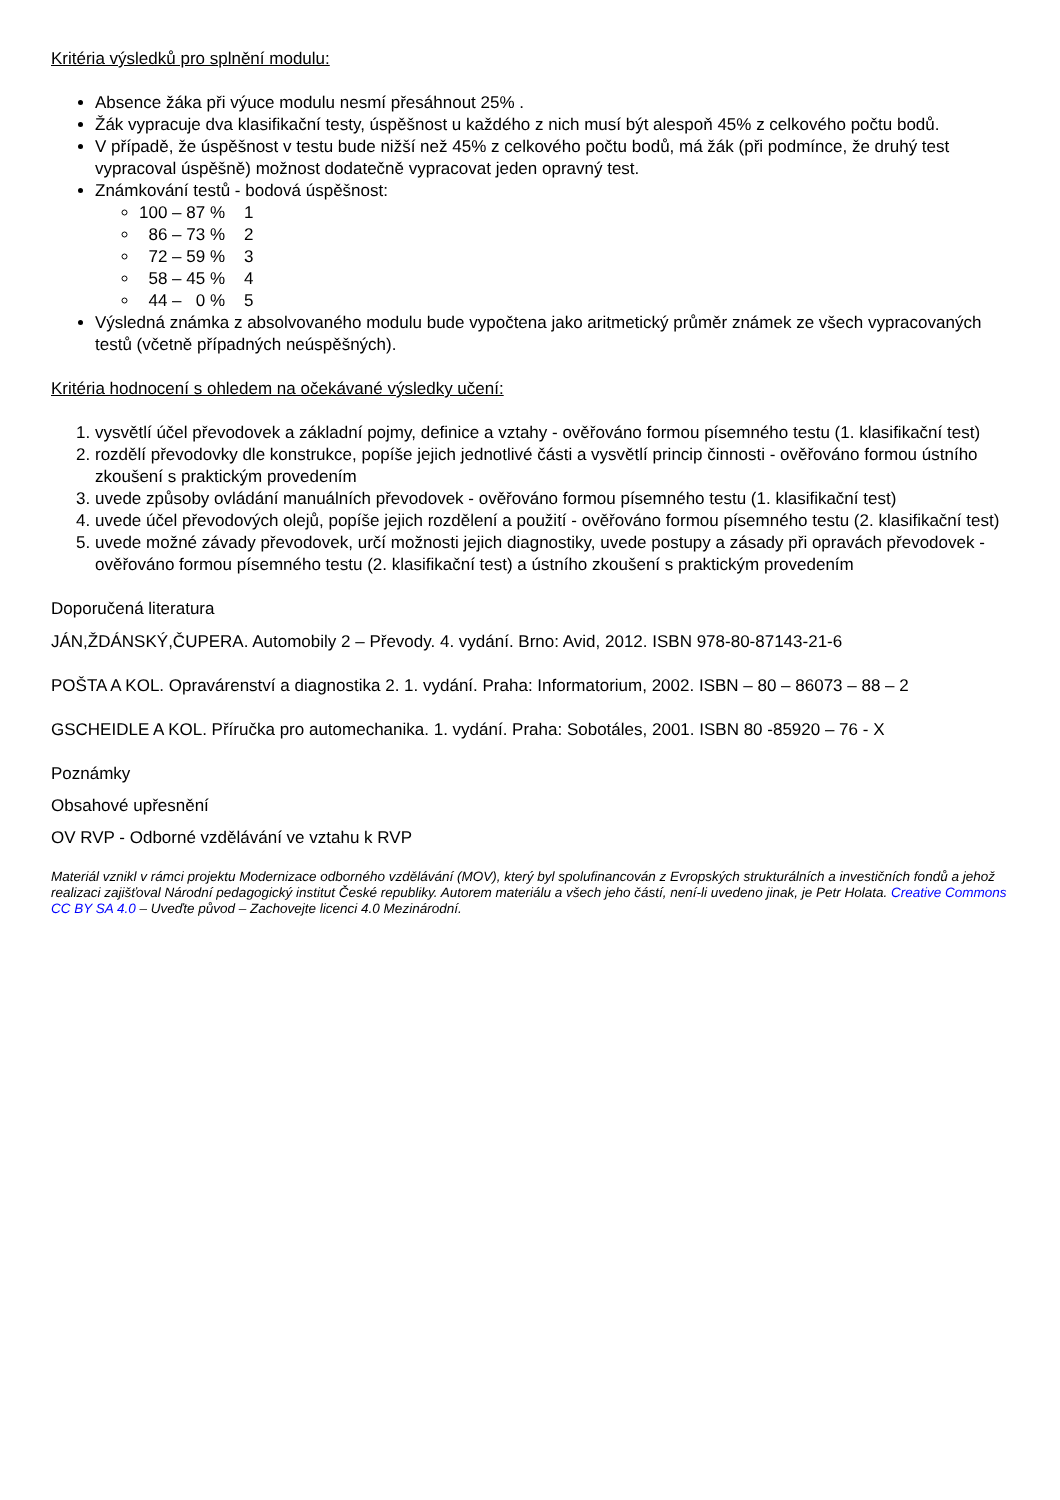Kritéria výsledků pro splnění modulu:
Absence žáka při výuce modulu nesmí přesáhnout 25% .
Žák vypracuje dva klasifikační testy, úspěšnost u každého z nich musí být alespoň 45% z celkového počtu bodů.
V případě, že úspěšnost v testu bude nižší než 45% z celkového počtu bodů, má žák (při podmínce, že druhý test vypracoval úspěšně) možnost dodatečně vypracovat jeden opravný test.
Známkování testů - bodová úspěšnost:
100 – 87 % 1
86 – 73 % 2
72 – 59 % 3
58 – 45 % 4
44 – 0 % 5
Výsledná známka z absolvovaného modulu bude vypočtena jako aritmetický průměr známek ze všech vypracovaných testů (včetně případných neúspěšných).
Kritéria hodnocení s ohledem na očekávané výsledky učení:
1. vysvětlí účel převodovek a základní pojmy, definice a vztahy - ověřováno formou písemného testu (1. klasifikační test)
2. rozdělí převodovky dle konstrukce, popíše jejich jednotlivé části a vysvětlí princip činnosti - ověřováno formou ústního zkoušení s praktickým provedením
3. uvede způsoby ovládání manuálních převodovek - ověřováno formou písemného testu (1. klasifikační test)
4. uvede účel převodových olejů, popíše jejich rozdělení a použití - ověřováno formou písemného testu (2. klasifikační test)
5. uvede možné závady převodovek, určí možnosti jejich diagnostiky, uvede postupy a zásady při opravách převodovek - ověřováno formou písemného testu (2. klasifikační test) a ústního zkoušení s praktickým provedením
Doporučená literatura
JÁN,ŽDÁNSKÝ,ČUPERA. Automobily 2 – Převody. 4. vydání. Brno: Avid, 2012. ISBN 978-80-87143-21-6
POŠTA A KOL. Opravárenství a diagnostika 2. 1. vydání. Praha: Informatorium, 2002. ISBN – 80 – 86073 – 88 – 2
GSCHEIDLE A KOL. Příručka pro automechanika. 1. vydání. Praha: Sobotáles, 2001. ISBN 80 -85920 – 76 - X
Poznámky
Obsahové upřesnění
OV RVP - Odborné vzdělávání ve vztahu k RVP
Materiál vznikl v rámci projektu Modernizace odborného vzdělávání (MOV), který byl spolufinancován z Evropských strukturálních a investičních fondů a jehož realizaci zajišťoval Národní pedagogický institut České republiky. Autorem materiálu a všech jeho částí, není-li uvedeno jinak, je Petr Holata. Creative Commons CC BY SA 4.0 – Uveďte původ – Zachovejte licenci 4.0 Mezinárodní.